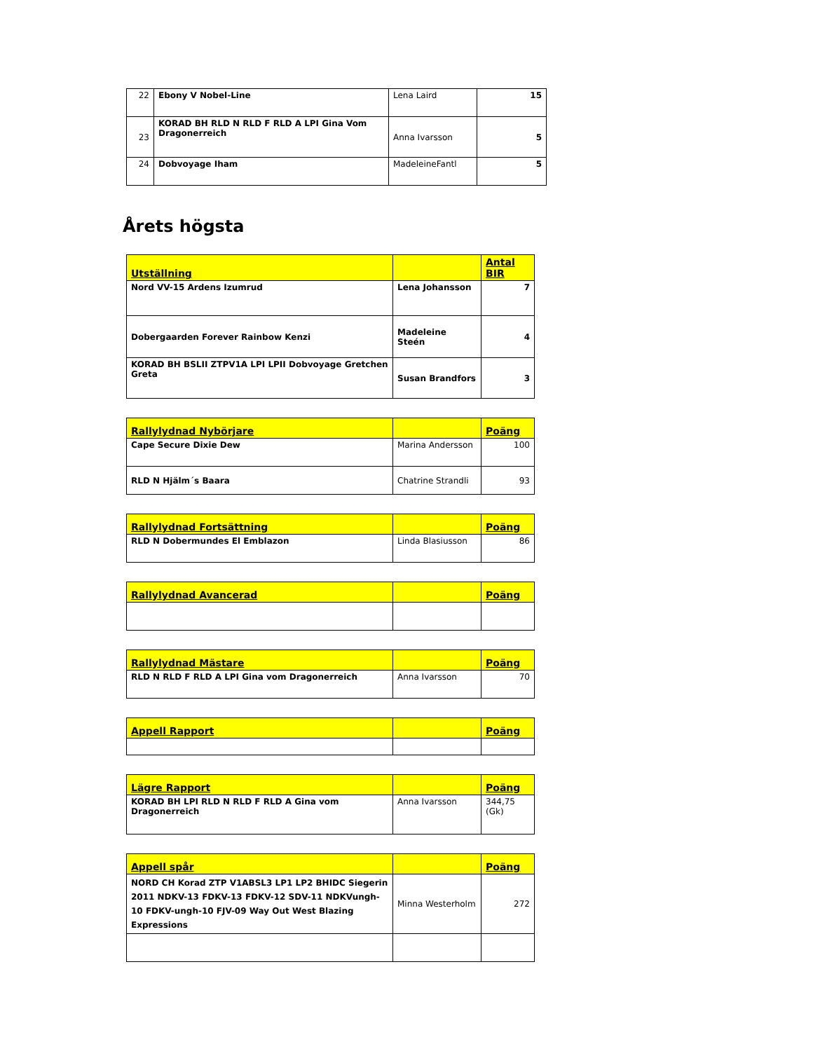| 22 | Ebony V Nobel-Line | Lena Laird | 15 |
| 23 | KORAD BH RLD N RLD F RLD A LPI Gina Vom Dragonerreich | Anna Ivarsson | 5 |
| 24 | Dobvoyage Iham | MadeleineFantl | 5 |
Årets högsta
| Utställning | | Antal BIR |
| --- | --- | --- |
| Nord VV-15 Ardens Izumrud | Lena Johansson | 7 |
| Dobergaarden Forever Rainbow Kenzi | Madeleine Steén | 4 |
| KORAD BH BSLII ZTPV1A LPI LPII Dobvoyage Gretchen Greta | Susan Brandfors | 3 |
| Rallylydnad Nybörjare | | Poäng |
| --- | --- | --- |
| Cape Secure Dixie Dew | Marina Andersson | 100 |
| RLD N Hjälm´s Baara | Chatrine Strandli | 93 |
| Rallylydnad Fortsättning | | Poäng |
| --- | --- | --- |
| RLD N Dobermundes El Emblazon | Linda Blasiusson | 86 |
| Rallylydnad Avancerad | | Poäng |
| --- | --- | --- |
| Rallylydnad Mästare | | Poäng |
| --- | --- | --- |
| RLD N RLD F RLD A LPI Gina vom Dragonerreich | Anna Ivarsson | 70 |
| Appell Rapport | | Poäng |
| --- | --- | --- |
| Lägre Rapport | | Poäng |
| --- | --- | --- |
| KORAD BH LPI RLD N RLD F RLD A Gina vom Dragonerreich | Anna Ivarsson | 344,75 (Gk) |
| Appell spår | | Poäng |
| --- | --- | --- |
| NORD CH Korad ZTP V1ABSL3 LP1 LP2 BHIDC Siegerin 2011 NDKV-13 FDKV-13 FDKV-12 SDV-11 NDKVungh-10 FDKV-ungh-10 FJV-09 Way Out West Blazing Expressions | Minna Westerholm | 272 |